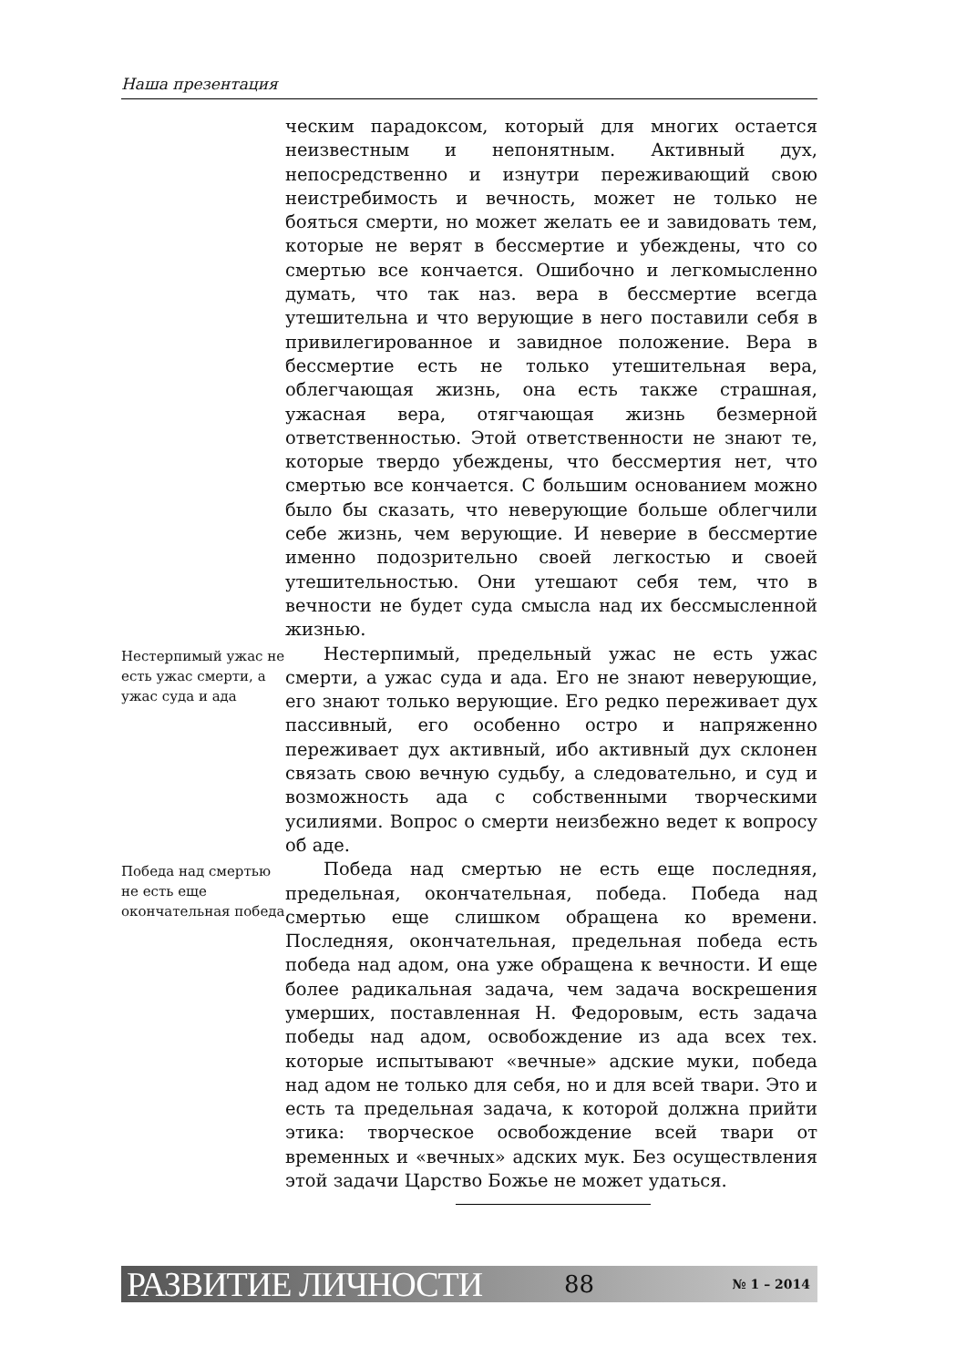Наша презентация
ческим парадоксом, который для многих остается неизвестным и непонятным. Активный дух, непосредственно и изнутри переживающий свою неистребимость и вечность, может не только не бояться смерти, но может желать ее и завидовать тем, которые не верят в бессмертие и убеждены, что со смертью все кончается. Ошибочно и легкомысленно думать, что так наз. вера в бессмертие всегда утешительна и что верующие в него поставили себя в привилегированное и завидное положение. Вера в бессмертие есть не только утешительная вера, облегчающая жизнь, она есть также страшная, ужасная вера, отягчающая жизнь безмерной ответственностью. Этой ответственности не знают те, которые твердо убеждены, что бессмертия нет, что смертью все кончается. С большим основанием можно было бы сказать, что неверующие больше облегчили себе жизнь, чем верующие. И неверие в бессмертие именно подозрительно своей легкостью и своей утешительностью. Они утешают себя тем, что в вечности не будет суда смысла над их бессмысленной жизнью.
Нестерпимый ужас не есть ужас смерти, а ужас суда и ада
Нестерпимый, предельный ужас не есть ужас смерти, а ужас суда и ада. Его не знают неверующие, его знают только верующие. Его редко переживает дух пассивный, его особенно остро и напряженно переживает дух активный, ибо активный дух склонен связать свою вечную судьбу, а следовательно, и суд и возможность ада с собственными творческими усилиями. Вопрос о смерти неизбежно ведет к вопросу об аде.
Победа над смертью не есть еще окончательная победа
Победа над смертью не есть еще последняя, предельная, окончательная, победа. Победа над смертью еще слишком обращена ко времени. Последняя, окончательная, предельная победа есть победа над адом, она уже обращена к вечности. И еще более радикальная задача, чем задача воскрешения умерших, поставленная Н. Федоровым, есть задача победы над адом, освобождение из ада всех тех. которые испытывают «вечные» адские муки, победа над адом не только для себя, но и для всей твари. Это и есть та предельная задача, к которой должна прийти этика: творческое освобождение всей твари от временных и «вечных» адских мук. Без осуществления этой задачи Царство Божье не может удаться.
РАЗВИТИЕ ЛИЧНОСТИ 88 № 1 – 2014